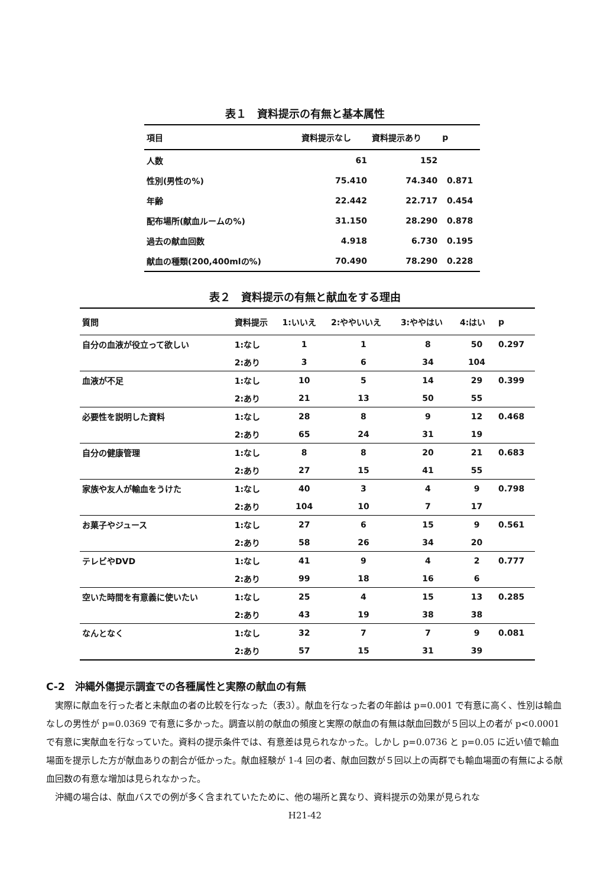表１　資料提示の有無と基本属性
| 項目 | 資料提示なし | 資料提示あり | p |
| --- | --- | --- | --- |
| 人数 | 61 | 152 | |
| 性別(男性の%) | 75.410 | 74.340 | 0.871 |
| 年齢 | 22.442 | 22.717 | 0.454 |
| 配布場所(献血ルームの%) | 31.150 | 28.290 | 0.878 |
| 過去の献血回数 | 4.918 | 6.730 | 0.195 |
| 献血の種類(200,400mlの%) | 70.490 | 78.290 | 0.228 |
表２　資料提示の有無と献血をする理由
| 質問 | 資料提示 | 1:いいえ | 2:ややいいえ | 3:ややはい | 4:はい | p |
| --- | --- | --- | --- | --- | --- | --- |
| 自分の血液が役立って欲しい | 1:なし | 1 | 1 | 8 | 50 | 0.297 |
| | 2:あり | 3 | 6 | 34 | 104 | |
| 血液が不足 | 1:なし | 10 | 5 | 14 | 29 | 0.399 |
| | 2:あり | 21 | 13 | 50 | 55 | |
| 必要性を説明した資料 | 1:なし | 28 | 8 | 9 | 12 | 0.468 |
| | 2:あり | 65 | 24 | 31 | 19 | |
| 自分の健康管理 | 1:なし | 8 | 8 | 20 | 21 | 0.683 |
| | 2:あり | 27 | 15 | 41 | 55 | |
| 家族や友人が輸血をうけた | 1:なし | 40 | 3 | 4 | 9 | 0.798 |
| | 2:あり | 104 | 10 | 7 | 17 | |
| お菓子やジュース | 1:なし | 27 | 6 | 15 | 9 | 0.561 |
| | 2:あり | 58 | 26 | 34 | 20 | |
| テレビやDVD | 1:なし | 41 | 9 | 4 | 2 | 0.777 |
| | 2:あり | 99 | 18 | 16 | 6 | |
| 空いた時間を有意義に使いたい | 1:なし | 25 | 4 | 15 | 13 | 0.285 |
| | 2:あり | 43 | 19 | 38 | 38 | |
| なんとなく | 1:なし | 32 | 7 | 7 | 9 | 0.081 |
| | 2:あり | 57 | 15 | 31 | 39 | |
C-2　沖縄外傷提示調査での各種属性と実際の献血の有無
実際に献血を行った者と未献血の者の比較を行なった（表3）。献血を行なった者の年齢は p=0.001 で有意に高く、性別は輸血なしの男性が p=0.0369 で有意に多かった。調査以前の献血の頻度と実際の献血の有無は献血回数が５回以上の者が p<0.0001 で有意に実献血を行なっていた。資料の提示条件では、有意差は見られなかった。しかし p=0.0736 と p=0.05 に近い値で輸血場面を提示した方が献血ありの割合が低かった。献血経験が 1-4 回の者、献血回数が５回以上の両群でも輸血場面の有無による献血回数の有意な増加は見られなかった。
沖縄の場合は、献血バスでの例が多く含まれていたために、他の場所と異なり、資料提示の効果が見られな
H21-42